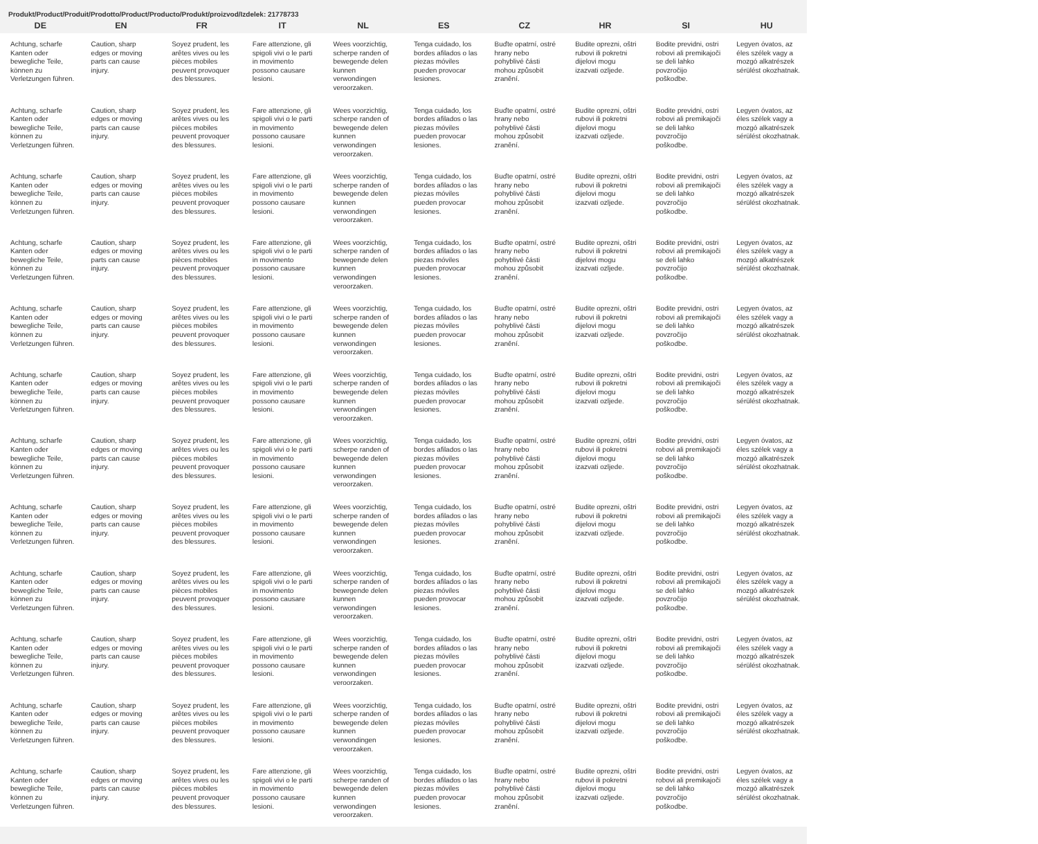Produkt/Product/Produit/Prodotto/Product/Producto/Produkt/proizvod/Izdelek: 21778733
| DE | EN | FR | IT | NL | ES | CZ | HR | SI | HU |
| --- | --- | --- | --- | --- | --- | --- | --- | --- | --- |
| Achtung, scharfe Kanten oder bewegliche Teile, können zu Verletzungen führen. | Caution, sharp edges or moving parts can cause injury. | Soyez prudent, les arêtes vives ou les pièces mobiles peuvent provoquer des blessures. | Fare attenzione, gli spigoli vivi o le parti in movimento possono causare lesioni. | Wees voorzichtig, scherpe randen of bewegende delen kunnen verwondingen veroorzaken. | Tenga cuidado, los bordes afilados o las piezas móviles pueden provocar lesiones. | Buďte opatrní, ostré hrany nebo pohyblivé části mohou způsobit zranění. | Budite oprezni, oštri rubovi ili pokretni dijelovi mogu izazvati ozljede. | Bodite previdni, ostri robovi ali premikajoči se deli lahko povzročijo poškodbe. | Legyen óvatos, az éles szélek vagy a mozgó alkatrészek sérülést okozhatnak. |
| Achtung, scharfe Kanten oder bewegliche Teile, können zu Verletzungen führen. | Caution, sharp edges or moving parts can cause injury. | Soyez prudent, les arêtes vives ou les pièces mobiles peuvent provoquer des blessures. | Fare attenzione, gli spigoli vivi o le parti in movimento possono causare lesioni. | Wees voorzichtig, scherpe randen of bewegende delen kunnen verwondingen veroorzaken. | Tenga cuidado, los bordes afilados o las piezas móviles pueden provocar lesiones. | Buďte opatrní, ostré hrany nebo pohyblivé části mohou způsobit zranění. | Budite oprezni, oštri rubovi ili pokretni dijelovi mogu izazvati ozljede. | Bodite previdni, ostri robovi ali premikajoči se deli lahko povzročijo poškodbe. | Legyen óvatos, az éles szélek vagy a mozgó alkatrészek sérülést okozhatnak. |
| Achtung, scharfe Kanten oder bewegliche Teile, können zu Verletzungen führen. | Caution, sharp edges or moving parts can cause injury. | Soyez prudent, les arêtes vives ou les pièces mobiles peuvent provoquer des blessures. | Fare attenzione, gli spigoli vivi o le parti in movimento possono causare lesioni. | Wees voorzichtig, scherpe randen of bewegende delen kunnen verwondingen veroorzaken. | Tenga cuidado, los bordes afilados o las piezas móviles pueden provocar lesiones. | Buďte opatrní, ostré hrany nebo pohyblivé části mohou způsobit zranění. | Budite oprezni, oštri rubovi ili pokretni dijelovi mogu izazvati ozljede. | Bodite previdni, ostri robovi ali premikajoči se deli lahko povzročijo poškodbe. | Legyen óvatos, az éles szélek vagy a mozgó alkatrészek sérülést okozhatnak. |
| Achtung, scharfe Kanten oder bewegliche Teile, können zu Verletzungen führen. | Caution, sharp edges or moving parts can cause injury. | Soyez prudent, les arêtes vives ou les pièces mobiles peuvent provoquer des blessures. | Fare attenzione, gli spigoli vivi o le parti in movimento possono causare lesioni. | Wees voorzichtig, scherpe randen of bewegende delen kunnen verwondingen veroorzaken. | Tenga cuidado, los bordes afilados o las piezas móviles pueden provocar lesiones. | Buďte opatrní, ostré hrany nebo pohyblivé části mohou způsobit zranění. | Budite oprezni, oštri rubovi ili pokretni dijelovi mogu izazvati ozljede. | Bodite previdni, ostri robovi ali premikajoči se deli lahko povzročijo poškodbe. | Legyen óvatos, az éles szélek vagy a mozgó alkatrészek sérülést okozhatnak. |
| Achtung, scharfe Kanten oder bewegliche Teile, können zu Verletzungen führen. | Caution, sharp edges or moving parts can cause injury. | Soyez prudent, les arêtes vives ou les pièces mobiles peuvent provoquer des blessures. | Fare attenzione, gli spigoli vivi o le parti in movimento possono causare lesioni. | Wees voorzichtig, scherpe randen of bewegende delen kunnen verwondingen veroorzaken. | Tenga cuidado, los bordes afilados o las piezas móviles pueden provocar lesiones. | Buďte opatrní, ostré hrany nebo pohyblivé části mohou způsobit zranění. | Budite oprezni, oštri rubovi ili pokretni dijelovi mogu izazvati ozljede. | Bodite previdni, ostri robovi ali premikajoči se deli lahko povzročijo poškodbe. | Legyen óvatos, az éles szélek vagy a mozgó alkatrészek sérülést okozhatnak. |
| Achtung, scharfe Kanten oder bewegliche Teile, können zu Verletzungen führen. | Caution, sharp edges or moving parts can cause injury. | Soyez prudent, les arêtes vives ou les pièces mobiles peuvent provoquer des blessures. | Fare attenzione, gli spigoli vivi o le parti in movimento possono causare lesioni. | Wees voorzichtig, scherpe randen of bewegende delen kunnen verwondingen veroorzaken. | Tenga cuidado, los bordes afilados o las piezas móviles pueden provocar lesiones. | Buďte opatrní, ostré hrany nebo pohyblivé části mohou způsobit zranění. | Budite oprezni, oštri rubovi ili pokretni dijelovi mogu izazvati ozljede. | Bodite previdni, ostri robovi ali premikajoči se deli lahko povzročijo poškodbe. | Legyen óvatos, az éles szélek vagy a mozgó alkatrészek sérülést okozhatnak. |
| Achtung, scharfe Kanten oder bewegliche Teile, können zu Verletzungen führen. | Caution, sharp edges or moving parts can cause injury. | Soyez prudent, les arêtes vives ou les pièces mobiles peuvent provoquer des blessures. | Fare attenzione, gli spigoli vivi o le parti in movimento possono causare lesioni. | Wees voorzichtig, scherpe randen of bewegende delen kunnen verwondingen veroorzaken. | Tenga cuidado, los bordes afilados o las piezas móviles pueden provocar lesiones. | Buďte opatrní, ostré hrany nebo pohyblivé části mohou způsobit zranění. | Budite oprezni, oštri rubovi ili pokretni dijelovi mogu izazvati ozljede. | Bodite previdni, ostri robovi ali premikajoči se deli lahko povzročijo poškodbe. | Legyen óvatos, az éles szélek vagy a mozgó alkatrészek sérülést okozhatnak. |
| Achtung, scharfe Kanten oder bewegliche Teile, können zu Verletzungen führen. | Caution, sharp edges or moving parts can cause injury. | Soyez prudent, les arêtes vives ou les pièces mobiles peuvent provoquer des blessures. | Fare attenzione, gli spigoli vivi o le parti in movimento possono causare lesioni. | Wees voorzichtig, scherpe randen of bewegende delen kunnen verwondingen veroorzaken. | Tenga cuidado, los bordes afilados o las piezas móviles pueden provocar lesiones. | Buďte opatrní, ostré hrany nebo pohyblivé části mohou způsobit zranění. | Budite oprezni, oštri rubovi ili pokretni dijelovi mogu izazvati ozljede. | Bodite previdni, ostri robovi ali premikajoči se deli lahko povzročijo poškodbe. | Legyen óvatos, az éles szélek vagy a mozgó alkatrészek sérülést okozhatnak. |
| Achtung, scharfe Kanten oder bewegliche Teile, können zu Verletzungen führen. | Caution, sharp edges or moving parts can cause injury. | Soyez prudent, les arêtes vives ou les pièces mobiles peuvent provoquer des blessures. | Fare attenzione, gli spigoli vivi o le parti in movimento possono causare lesioni. | Wees voorzichtig, scherpe randen of bewegende delen kunnen verwondingen veroorzaken. | Tenga cuidado, los bordes afilados o las piezas móviles pueden provocar lesiones. | Buďte opatrní, ostré hrany nebo pohyblivé části mohou způsobit zranění. | Budite oprezni, oštri rubovi ili pokretni dijelovi mogu izazvati ozljede. | Bodite previdni, ostri robovi ali premikajoči se deli lahko povzročijo poškodbe. | Legyen óvatos, az éles szélek vagy a mozgó alkatrészek sérülést okozhatnak. |
| Achtung, scharfe Kanten oder bewegliche Teile, können zu Verletzungen führen. | Caution, sharp edges or moving parts can cause injury. | Soyez prudent, les arêtes vives ou les pièces mobiles peuvent provoquer des blessures. | Fare attenzione, gli spigoli vivi o le parti in movimento possono causare lesioni. | Wees voorzichtig, scherpe randen of bewegende delen kunnen verwondingen veroorzaken. | Tenga cuidado, los bordes afilados o las piezas móviles pueden provocar lesiones. | Buďte opatrní, ostré hrany nebo pohyblivé části mohou způsobit zranění. | Budite oprezni, oštri rubovi ili pokretni dijelovi mogu izazvati ozljede. | Bodite previdni, ostri robovi ali premikajoči se deli lahko povzročijo poškodbe. | Legyen óvatos, az éles szélek vagy a mozgó alkatrészek sérülést okozhatnak. |
| Achtung, scharfe Kanten oder bewegliche Teile, können zu Verletzungen führen. | Caution, sharp edges or moving parts can cause injury. | Soyez prudent, les arêtes vives ou les pièces mobiles peuvent provoquer des blessures. | Fare attenzione, gli spigoli vivi o le parti in movimento possono causare lesioni. | Wees voorzichtig, scherpe randen of bewegende delen kunnen verwondingen veroorzaken. | Tenga cuidado, los bordes afilados o las piezas móviles pueden provocar lesiones. | Buďte opatrní, ostré hrany nebo pohyblivé části mohou způsobit zranění. | Budite oprezni, oštri rubovi ili pokretni dijelovi mogu izazvati ozljede. | Bodite previdni, ostri robovi ali premikajoči se deli lahko povzročijo poškodbe. | Legyen óvatos, az éles szélek vagy a mozgó alkatrészek sérülést okozhatnak. |
| Achtung, scharfe Kanten oder bewegliche Teile, können zu Verletzungen führen. | Caution, sharp edges or moving parts can cause injury. | Soyez prudent, les arêtes vives ou les pièces mobiles peuvent provoquer des blessures. | Fare attenzione, gli spigoli vivi o le parti in movimento possono causare lesioni. | Wees voorzichtig, scherpe randen of bewegende delen kunnen verwondingen veroorzaken. | Tenga cuidado, los bordes afilados o las piezas móviles pueden provocar lesiones. | Buďte opatrní, ostré hrany nebo pohyblivé části mohou způsobit zranění. | Budite oprezni, oštri rubovi ili pokretni dijelovi mogu izazvati ozljede. | Bodite previdni, ostri robovi ali premikajoči se deli lahko povzročijo poškodbe. | Legyen óvatos, az éles szélek vagy a mozgó alkatrészek sérülést okozhatnak. |